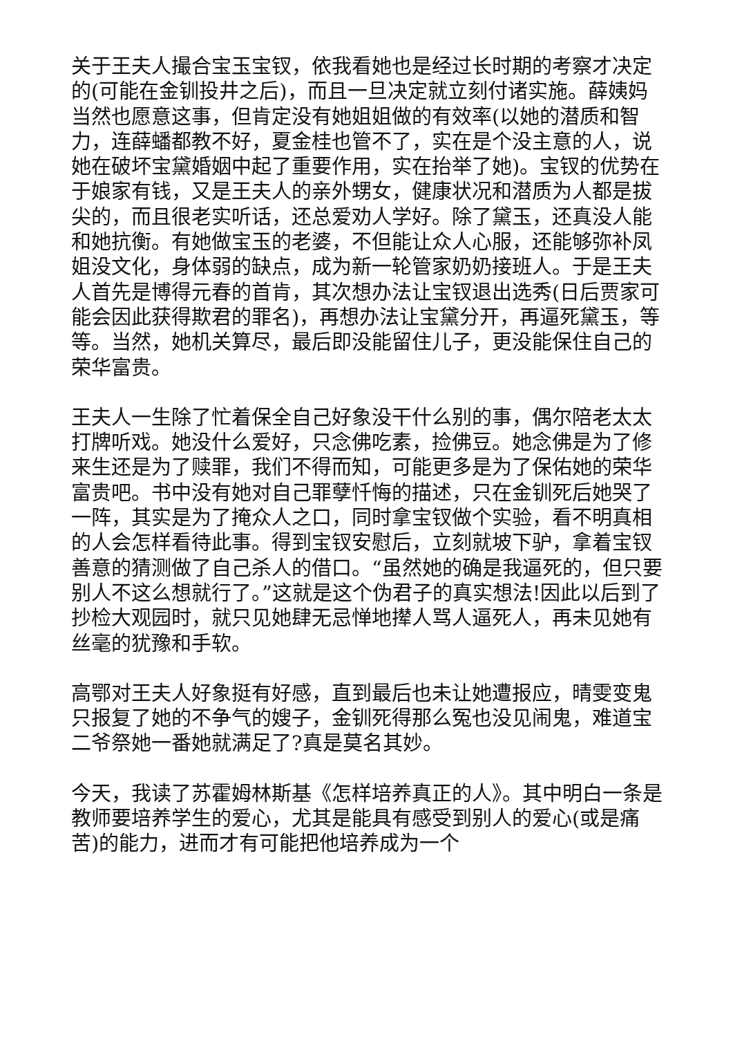关于王夫人撮合宝玉宝钗，依我看她也是经过长时期的考察才决定的(可能在金钏投井之后)，而且一旦决定就立刻付诸实施。薛姨妈当然也愿意这事，但肯定没有她姐姐做的有效率(以她的潜质和智力，连薛蟠都教不好，夏金桂也管不了，实在是个没主意的人，说她在破坏宝黛婚姻中起了重要作用，实在抬举了她)。宝钗的优势在于娘家有钱，又是王夫人的亲外甥女，健康状况和潜质为人都是拔尖的，而且很老实听话，还总爱劝人学好。除了黛玉，还真没人能和她抗衡。有她做宝玉的老婆，不但能让众人心服，还能够弥补凤姐没文化，身体弱的缺点，成为新一轮管家奶奶接班人。于是王夫人首先是博得元春的首肯，其次想办法让宝钗退出选秀(日后贾家可能会因此获得欺君的罪名)，再想办法让宝黛分开，再逼死黛玉，等等。当然，她机关算尽，最后即没能留住儿子，更没能保住自己的荣华富贵。
王夫人一生除了忙着保全自己好象没干什么别的事，偶尔陪老太太打牌听戏。她没什么爱好，只念佛吃素，捡佛豆。她念佛是为了修来生还是为了赎罪，我们不得而知，可能更多是为了保佑她的荣华富贵吧。书中没有她对自己罪孽忏悔的描述，只在金钏死后她哭了一阵，其实是为了掩众人之口，同时拿宝钗做个实验，看不明真相的人会怎样看待此事。得到宝钗安慰后，立刻就坡下驴，拿着宝钗善意的猜测做了自己杀人的借口。“虽然她的确是我逼死的，但只要别人不这么想就行了。”这就是这个伪君子的真实想法!因此以后到了抄检大观园时，就只见她肆无忌惮地撵人骂人逼死人，再未见她有丝毫的犹豫和手软。
高鄂对王夫人好象挺有好感，直到最后也未让她遭报应，晴雯变鬼只报复了她的不争气的嫂子，金钏死得那么冤也没见闹鬼，难道宝二爷祭她一番她就满足了?真是莫名其妙。
今天，我读了苏霍姆林斯基《怎样培养真正的人》。其中明白一条是教师要培养学生的爱心，尤其是能具有感受到别人的爱心(或是痛苦)的能力，进而才有可能把他培养成为一个